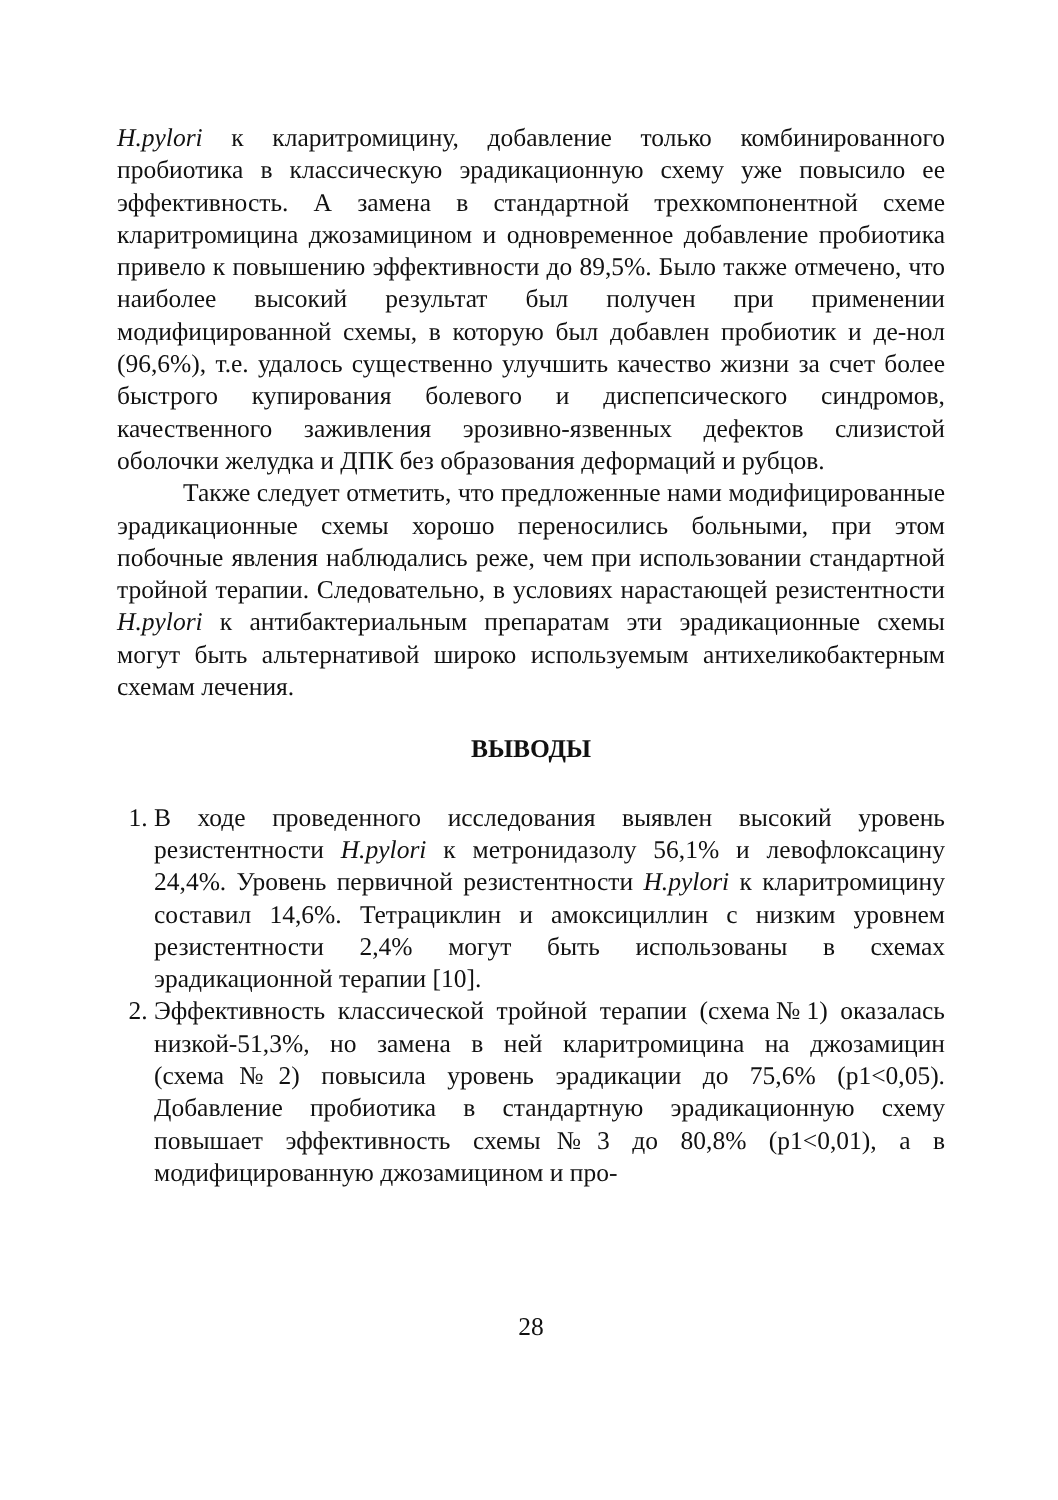H.pylori к кларитромицину, добавление только комбинированного пробиотика в классическую эрадикационную схему уже повысило ее эффективность. А замена в стандартной трехкомпонентной схеме кларитромицина джозамицином и одновременное добавление пробиотика привело к повышению эффективности до 89,5%. Было также отмечено, что наиболее высокий результат был получен при применении модифицированной схемы, в которую был добавлен пробиотик и де-нол (96,6%), т.е. удалось существенно улучшить качество жизни за счет более быстрого купирования болевого и диспепсического синдромов, качественного заживления эрозивно-язвенных дефектов слизистой оболочки желудка и ДПК без образования деформаций и рубцов.
Также следует отметить, что предложенные нами модифицированные эрадикационные схемы хорошо переносились больными, при этом побочные явления наблюдались реже, чем при использовании стандартной тройной терапии. Следовательно, в условиях нарастающей резистентности H.pylori к антибактериальным препаратам эти эрадикационные схемы могут быть альтернативой широко используемым антихеликобактерным схемам лечения.
ВЫВОДЫ
1. В ходе проведенного исследования выявлен высокий уровень резистентности H.pylori к метронидазолу 56,1% и левофлоксацину 24,4%. Уровень первичной резистентности H.pylori к кларитромицину составил 14,6%. Тетрациклин и амоксициллин с низким уровнем резистентности 2,4% могут быть использованы в схемах эрадикационной терапии [10].
2. Эффективность классической тройной терапии (схема№1) оказалась низкой-51,3%, но замена в ней кларитромицина на джозамицин (схема№2) повысила уровень эрадикации до 75,6% (p1<0,05). Добавление пробиотика в стандартную эрадикационную схему повышает эффективность схемы№3 до 80,8% (p1<0,01), а в модифицированную джозамицином и про-
28